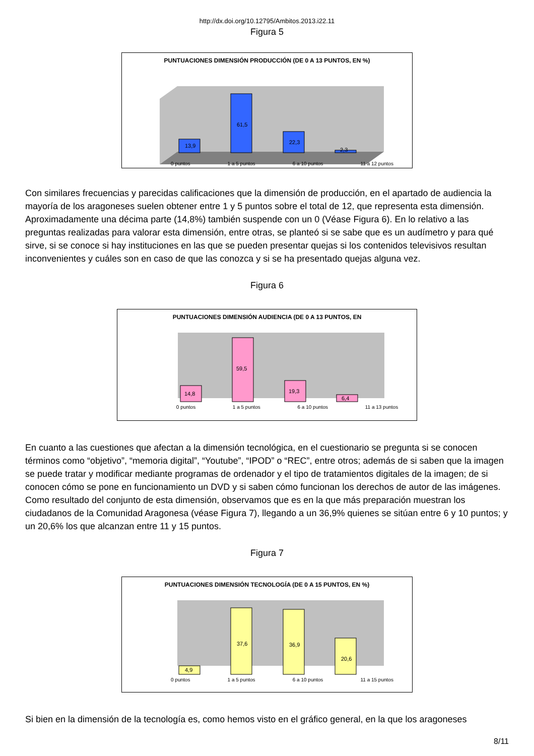http://dx.doi.org/10.12795/Ambitos.2013.i22.11
Figura 5
PUNTUACIONES DIMENSIÓN PRODUCCIÓN (DE 0 A 13 PUNTOS, EN %)
13,9
61,5
22,3
2,3
0 puntos 1 a 5 puntos 6 a 10 puntos 11 a 12 puntos
Con similares frecuencias y parecidas calificaciones que la dimensión de producción, en el apartado de audiencia la mayoría de los aragoneses suelen obtener entre 1 y 5 puntos sobre el total de 12, que representa esta dimensión. Aproximadamente una décima parte (14,8%) también suspende con un 0 (Véase Figura 6). En lo relativo a las preguntas realizadas para valorar esta dimensión, entre otras, se planteó si se sabe que es un audímetro y para qué sirve, si se conoce si hay instituciones en las que se pueden presentar quejas si los contenidos televisivos resultan inconvenientes y cuáles son en caso de que las conozca y si se ha presentado quejas alguna vez.
Figura 6
PUNTUACIONES DIMENSIÓN AUDIENCIA (DE 0 A 13 PUNTOS, EN
14,8
59,5
19,3
6,4
0 puntos 1 a 5 puntos 6 a 10 puntos 11 a 13 puntos
En cuanto a las cuestiones que afectan a la dimensión tecnológica, en el cuestionario se pregunta si se conocen términos como “objetivo”, “memoria digital”, “Youtube”, “IPOD” o “REC”, entre otros; además de si saben que la imagen se puede tratar y modificar mediante programas de ordenador y el tipo de tratamientos digitales de la imagen; de si conocen cómo se pone en funcionamiento un DVD y si saben cómo funcionan los derechos de autor de las imágenes. Como resultado del conjunto de esta dimensión, observamos que es en la que más preparación muestran los ciudadanos de la Comunidad Aragonesa (véase Figura 7), llegando a un 36,9% quienes se sitúan entre 6 y 10 puntos; y un 20,6% los que alcanzan entre 11 y 15 puntos.
Figura 7
PUNTUACIONES DIMENSIÓN TECNOLOGÍA (DE 0 A 15 PUNTOS, EN %)
4,9
37,6
36,9
20,6
0 puntos 1 a 5 puntos 6 a 10 puntos 11 a 15 puntos
Si bien en la dimensión de la tecnología es, como hemos visto en el gráfico general, en la que los aragoneses
8/11